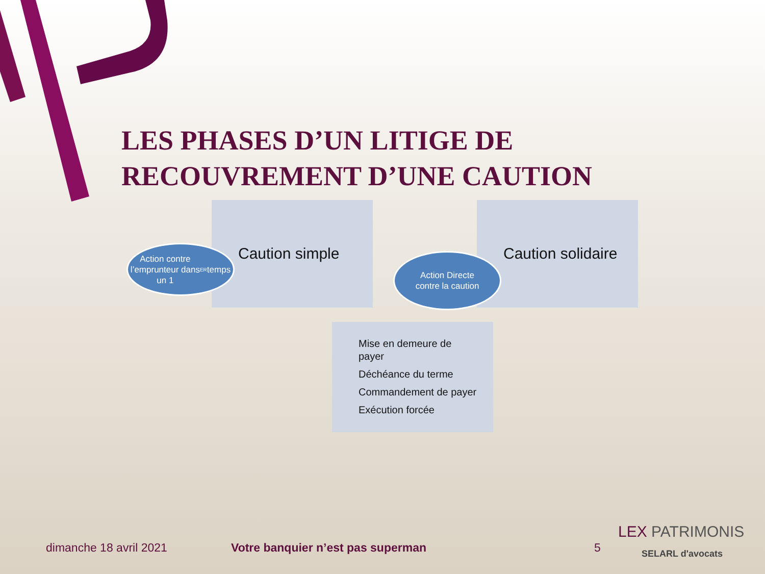LES PHASES D’UN LITIGE DE RECOUVREMENT D’UNE CAUTION
Caution simple Caution solidaire
Action contre
l’emprunteur dans
un 1<sup>ER</sup> temps
Action Directe
contre la caution
Mise en demeure de
payer
Déchéance du terme
Commandement de payer
Exécution forcée
dimanche 18 avril 2021
Votre banquier n’est pas superman
5
LEX PATRIMONIS
SELARL d'avocats